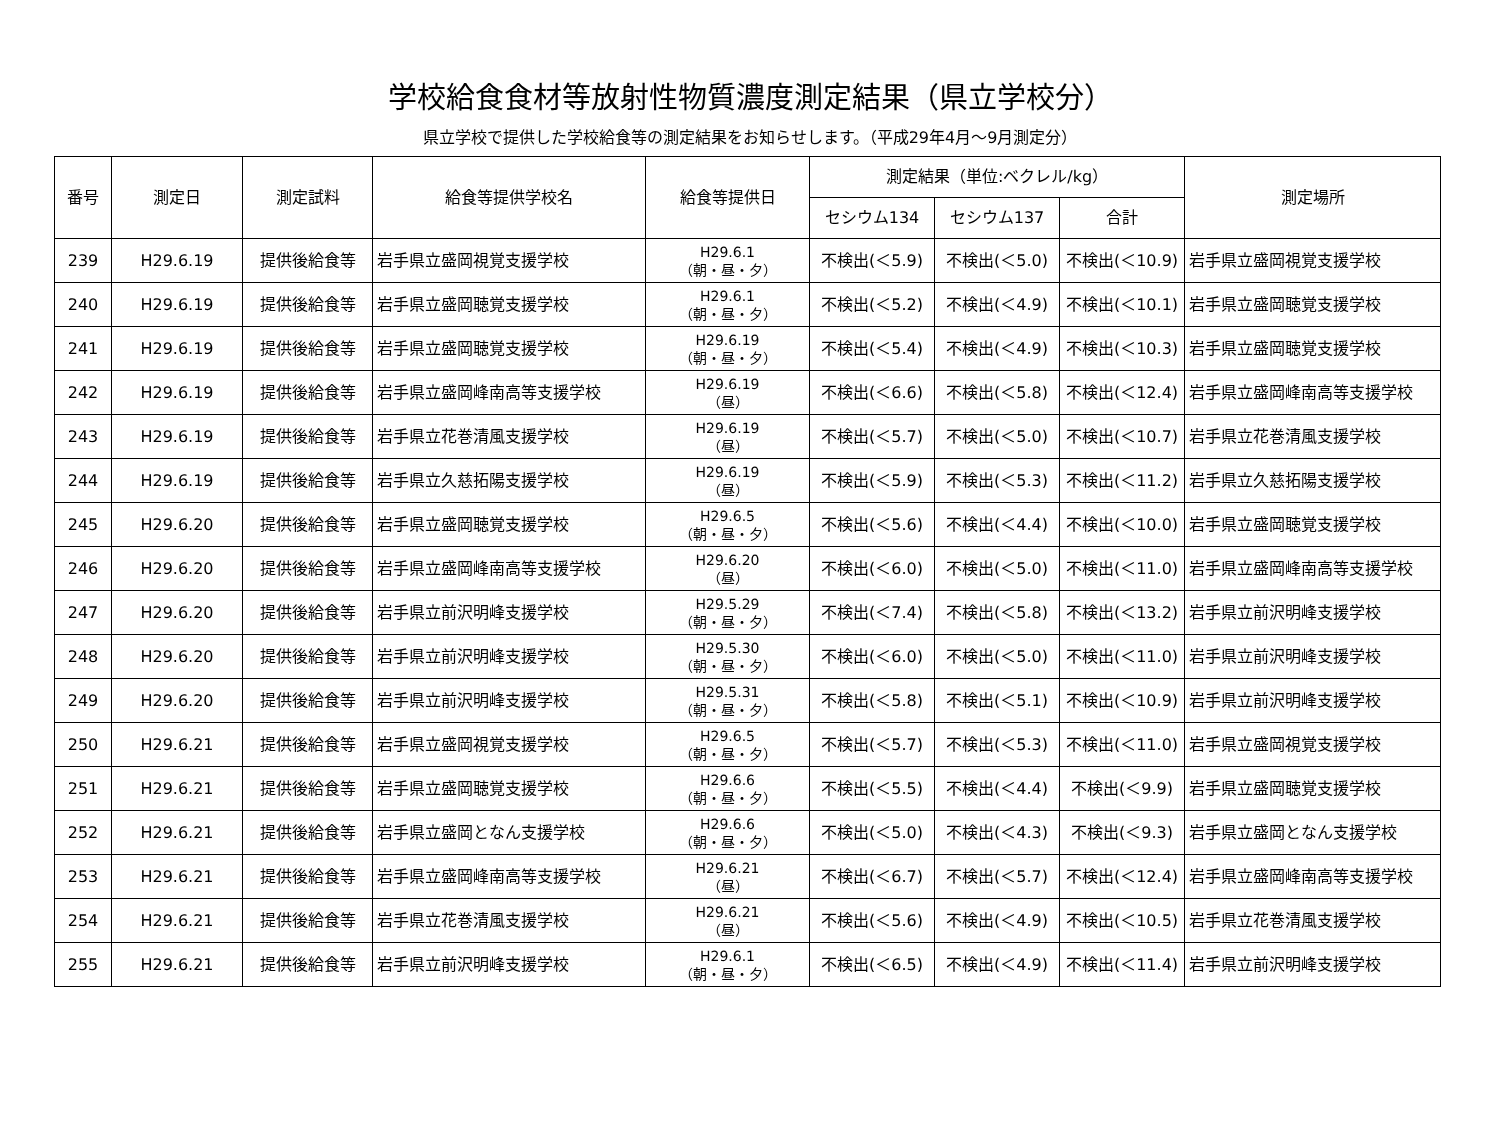学校給食食材等放射性物質濃度測定結果（県立学校分）
県立学校で提供した学校給食等の測定結果をお知らせします。（平成29年4月～9月測定分）
| 番号 | 測定日 | 測定試料 | 給食等提供学校名 | 給食等提供日 | 測定結果（単位:ベクレル/kg） | | | 測定場所 |
| --- | --- | --- | --- | --- | --- | --- | --- | --- |
| | | | | | セシウム134 | セシウム137 | 合計 | |
| 239 | H29.6.19 | 提供後給食等 | 岩手県立盛岡視覚支援学校 | H29.6.1 （朝・昼・夕） | 不検出(＜5.9) | 不検出(＜5.0) | 不検出(＜10.9) | 岩手県立盛岡視覚支援学校 |
| 240 | H29.6.19 | 提供後給食等 | 岩手県立盛岡聴覚支援学校 | H29.6.1 （朝・昼・夕） | 不検出(＜5.2) | 不検出(＜4.9) | 不検出(＜10.1) | 岩手県立盛岡聴覚支援学校 |
| 241 | H29.6.19 | 提供後給食等 | 岩手県立盛岡聴覚支援学校 | H29.6.19 （朝・昼・夕） | 不検出(＜5.4) | 不検出(＜4.9) | 不検出(＜10.3) | 岩手県立盛岡聴覚支援学校 |
| 242 | H29.6.19 | 提供後給食等 | 岩手県立盛岡峰南高等支援学校 | H29.6.19 （昼） | 不検出(＜6.6) | 不検出(＜5.8) | 不検出(＜12.4) | 岩手県立盛岡峰南高等支援学校 |
| 243 | H29.6.19 | 提供後給食等 | 岩手県立花巻清風支援学校 | H29.6.19 （昼） | 不検出(＜5.7) | 不検出(＜5.0) | 不検出(＜10.7) | 岩手県立花巻清風支援学校 |
| 244 | H29.6.19 | 提供後給食等 | 岩手県立久慈拓陽支援学校 | H29.6.19 （昼） | 不検出(＜5.9) | 不検出(＜5.3) | 不検出(＜11.2) | 岩手県立久慈拓陽支援学校 |
| 245 | H29.6.20 | 提供後給食等 | 岩手県立盛岡聴覚支援学校 | H29.6.5 （朝・昼・夕） | 不検出(＜5.6) | 不検出(＜4.4) | 不検出(＜10.0) | 岩手県立盛岡聴覚支援学校 |
| 246 | H29.6.20 | 提供後給食等 | 岩手県立盛岡峰南高等支援学校 | H29.6.20 （昼） | 不検出(＜6.0) | 不検出(＜5.0) | 不検出(＜11.0) | 岩手県立盛岡峰南高等支援学校 |
| 247 | H29.6.20 | 提供後給食等 | 岩手県立前沢明峰支援学校 | H29.5.29 （朝・昼・夕） | 不検出(＜7.4) | 不検出(＜5.8) | 不検出(＜13.2) | 岩手県立前沢明峰支援学校 |
| 248 | H29.6.20 | 提供後給食等 | 岩手県立前沢明峰支援学校 | H29.5.30 （朝・昼・夕） | 不検出(＜6.0) | 不検出(＜5.0) | 不検出(＜11.0) | 岩手県立前沢明峰支援学校 |
| 249 | H29.6.20 | 提供後給食等 | 岩手県立前沢明峰支援学校 | H29.5.31 （朝・昼・夕） | 不検出(＜5.8) | 不検出(＜5.1) | 不検出(＜10.9) | 岩手県立前沢明峰支援学校 |
| 250 | H29.6.21 | 提供後給食等 | 岩手県立盛岡視覚支援学校 | H29.6.5 （朝・昼・夕） | 不検出(＜5.7) | 不検出(＜5.3) | 不検出(＜11.0) | 岩手県立盛岡視覚支援学校 |
| 251 | H29.6.21 | 提供後給食等 | 岩手県立盛岡聴覚支援学校 | H29.6.6 （朝・昼・夕） | 不検出(＜5.5) | 不検出(＜4.4) | 不検出(＜9.9) | 岩手県立盛岡聴覚支援学校 |
| 252 | H29.6.21 | 提供後給食等 | 岩手県立盛岡となん支援学校 | H29.6.6 （朝・昼・夕） | 不検出(＜5.0) | 不検出(＜4.3) | 不検出(＜9.3) | 岩手県立盛岡となん支援学校 |
| 253 | H29.6.21 | 提供後給食等 | 岩手県立盛岡峰南高等支援学校 | H29.6.21 （昼） | 不検出(＜6.7) | 不検出(＜5.7) | 不検出(＜12.4) | 岩手県立盛岡峰南高等支援学校 |
| 254 | H29.6.21 | 提供後給食等 | 岩手県立花巻清風支援学校 | H29.6.21 （昼） | 不検出(＜5.6) | 不検出(＜4.9) | 不検出(＜10.5) | 岩手県立花巻清風支援学校 |
| 255 | H29.6.21 | 提供後給食等 | 岩手県立前沢明峰支援学校 | H29.6.1 （朝・昼・夕） | 不検出(＜6.5) | 不検出(＜4.9) | 不検出(＜11.4) | 岩手県立前沢明峰支援学校 |